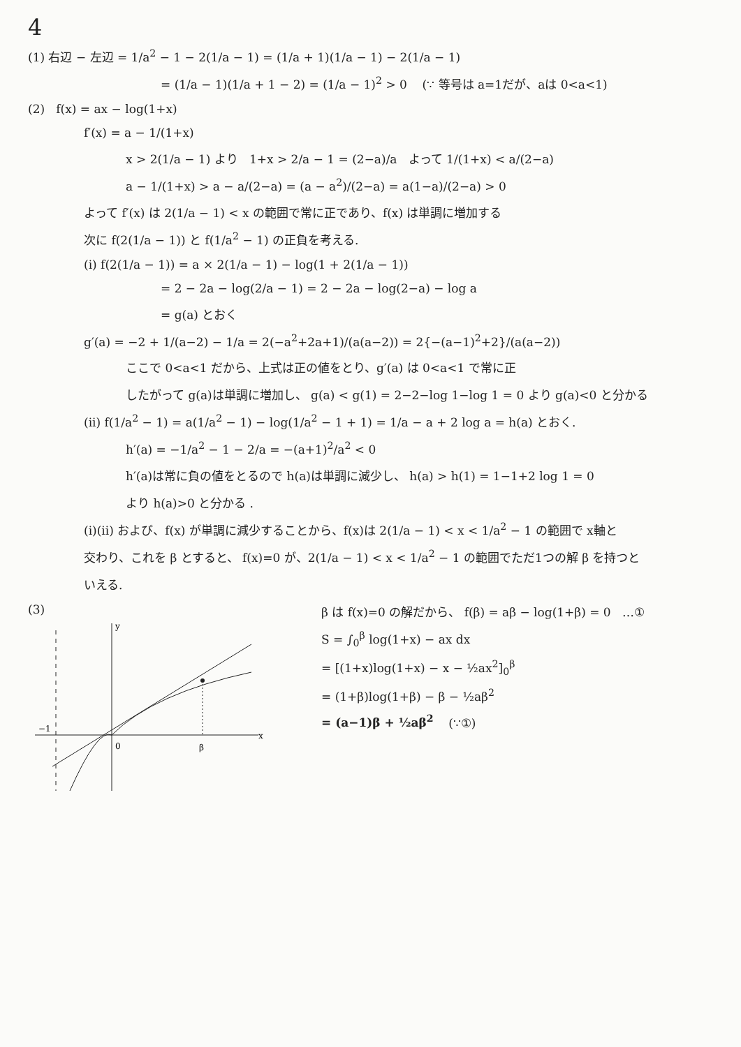4
(1) 右辺 − 左辺 = 1/a<sup>2</sup> − 1 − 2(1/a − 1) = (1/a + 1)(1/a − 1) − 2(1/a − 1)
= (1/a − 1)(1/a + 1 − 2) = (1/a − 1)<sup>2</sup> > 0 (∵ 等号は a=1だが、aは 0<a<1)
(2) f(x) = ax − log(1+x)
f′(x) = a − 1/(1+x)
x > 2(1/a − 1) より 1+x > 2/a − 1 = (2−a)/a よって 1/(1+x) < a/(2−a)
a − 1/(1+x) > a − a/(2−a) = (a − a<sup>2</sup>)/(2−a) = a(1−a)/(2−a) > 0
よって f′(x) は 2(1/a − 1) < x の範囲で常に正であり、f(x) は単調に増加する
次に f(2(1/a − 1)) と f(1/a<sup>2</sup> − 1) の正負を考える.
(i) f(2(1/a − 1)) = a × 2(1/a − 1) − log(1 + 2(1/a − 1))
= 2 − 2a − log(2/a − 1) = 2 − 2a − log(2−a) − log a
= g(a) とおく
g′(a) = −2 + 1/(a−2) − 1/a = 2(−a<sup>2</sup>+2a+1)/(a(a−2)) = 2{−(a−1)<sup>2</sup>+2}/(a(a−2))
ここで 0<a<1 だから、上式は正の値をとり、g′(a) は 0<a<1 で常に正
したがって g(a)は単調に増加し、 g(a) < g(1) = 2−2−log 1−log 1 = 0 より g(a)<0 と分かる
(ii) f(1/a<sup>2</sup> − 1) = a(1/a<sup>2</sup> − 1) − log(1/a<sup>2</sup> − 1 + 1) = 1/a − a + 2 log a = h(a) とおく.
h′(a) = −1/a<sup>2</sup> − 1 − 2/a = −(a+1)<sup>2</sup>/a<sup>2</sup> < 0
h′(a)は常に負の値をとるので h(a)は単調に減少し、 h(a) > h(1) = 1−1+2 log 1 = 0
より h(a)>0 と分かる .
(i)(ii) および、f(x) が単調に減少することから、f(x)は 2(1/a − 1) < x < 1/a<sup>2</sup> − 1 の範囲で x軸と
交わり、これを β とすると、 f(x)=0 が、2(1/a − 1) < x < 1/a<sup>2</sup> − 1 の範囲でただ1つの解 β を持つと
いえる.
(3)
0
β
x
y
−1
β は f(x)=0 の解だから、 f(β) = aβ − log(1+β) = 0 …①
S = ∫<sub>0</sub><sup>β</sup> log(1+x) − ax dx
= [(1+x)log(1+x) − x − ½ax<sup>2</sup>]<sub>0</sub><sup>β</sup>
= (1+β)log(1+β) − β − ½aβ<sup>2</sup>
= (a−1)β + ½aβ<sup>2</sup> (∵①)